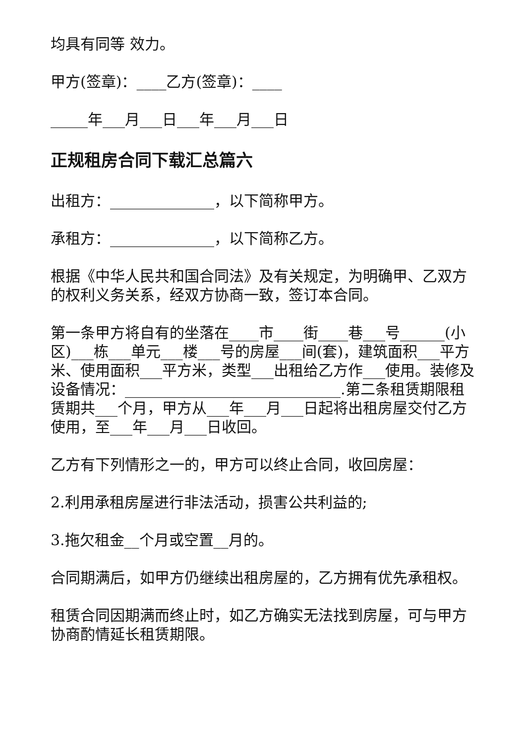均具有同等 效力。
甲方(签章)：____乙方(签章)：____
_____年___月___日___年___月___日
正规租房合同下载汇总篇六
出租方：______________，以下简称甲方。
承租方：______________，以下简称乙方。
根据《中华人民共和国合同法》及有关规定，为明确甲、乙双方的权利义务关系，经双方协商一致，签订本合同。
第一条甲方将自有的坐落在____市____街____巷___号______(小区)___栋___单元___楼___号的房屋___间(套)，建筑面积___平方米、使用面积___平方米，类型___出租给乙方作___使用。装修及设备情况：_____________________________.第二条租赁期限租赁期共___个月，甲方从___年___月___日起将出租房屋交付乙方使用，至___年___月___日收回。
乙方有下列情形之一的，甲方可以终止合同，收回房屋：
2.利用承租房屋进行非法活动，损害公共利益的;
3.拖欠租金__个月或空置__月的。
合同期满后，如甲方仍继续出租房屋的，乙方拥有优先承租权。
租赁合同因期满而终止时，如乙方确实无法找到房屋，可与甲方协商酌情延长租赁期限。